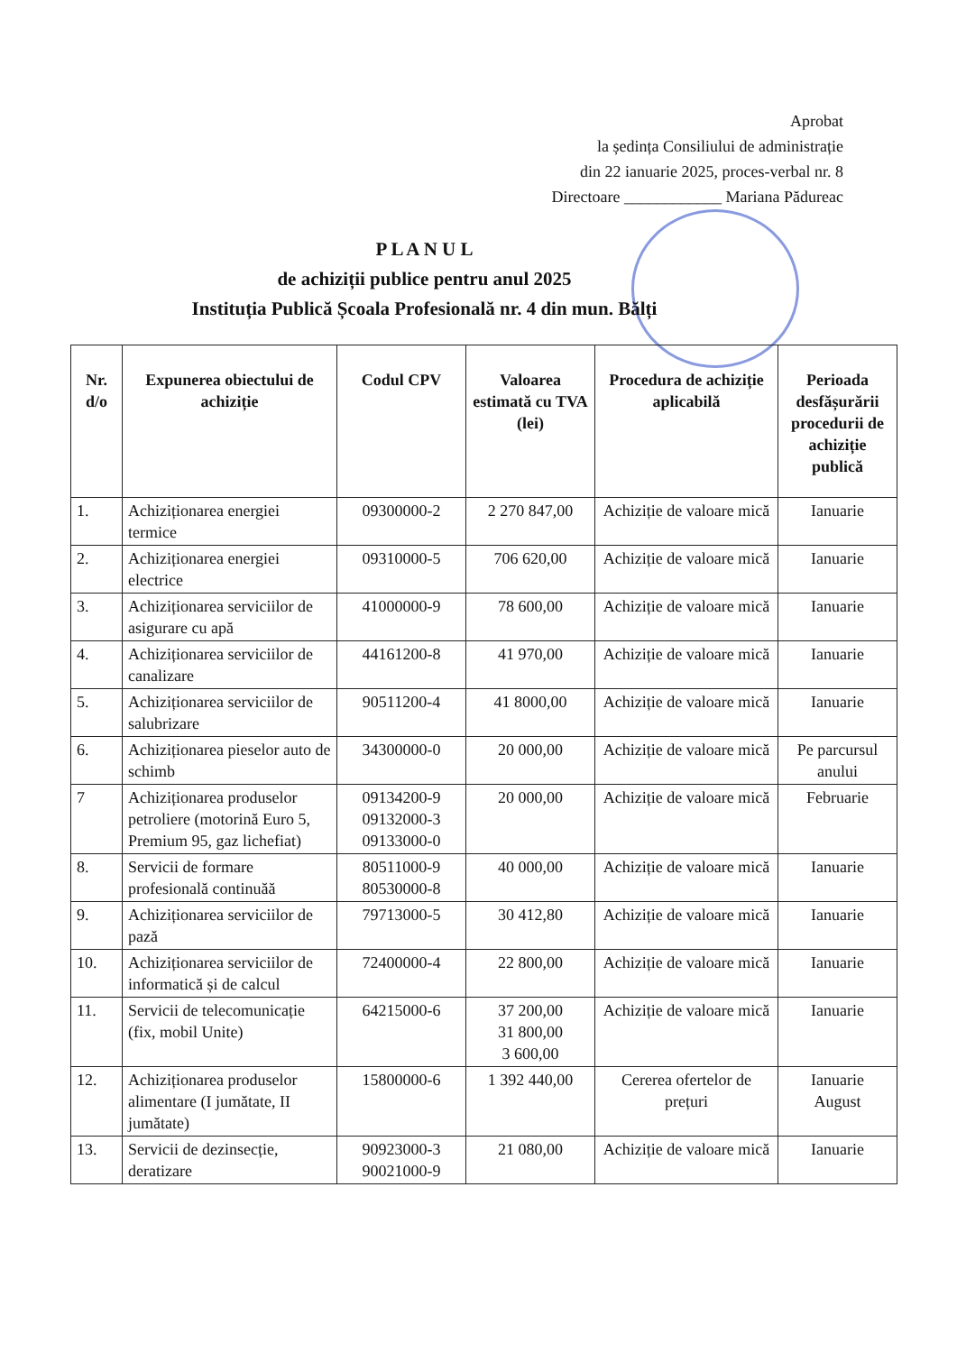Aprobat
la ședința Consiliului de administrație
din 22 ianuarie 2025, proces-verbal nr. 8
Directoare ____________ Mariana Pădureac
P L A N U L
de achiziții publice pentru anul 2025
Instituția Publică Școala Profesională nr. 4 din mun. Bălți
| Nr. d/o | Expunerea obiectului de achiziție | Codul CPV | Valoarea estimată cu TVA (lei) | Procedura de achiziție aplicabilă | Perioada desfășurării procedurii de achiziție publică |
| --- | --- | --- | --- | --- | --- |
| 1. | Achiziționarea energiei termice | 09300000-2 | 2 270 847,00 | Achiziție de valoare mică | Ianuarie |
| 2. | Achiziționarea energiei electrice | 09310000-5 | 706 620,00 | Achiziție de valoare mică | Ianuarie |
| 3. | Achiziționarea serviciilor de asigurare cu apă | 41000000-9 | 78 600,00 | Achiziție de valoare mică | Ianuarie |
| 4. | Achiziționarea serviciilor de canalizare | 44161200-8 | 41 970,00 | Achiziție de valoare mică | Ianuarie |
| 5. | Achiziționarea serviciilor de salubrizare | 90511200-4 | 41 8000,00 | Achiziție de valoare mică | Ianuarie |
| 6. | Achiziționarea pieselor auto de schimb | 34300000-0 | 20 000,00 | Achiziție de valoare mică | Pe parcursul anului |
| 7 | Achiziționarea produselor petroliere (motorină Euro 5, Premium 95, gaz lichefiat) | 09134200-9 09132000-3 09133000-0 | 20 000,00 | Achiziție de valoare mică | Februarie |
| 8. | Servicii de formare profesională continuăă | 80511000-9 80530000-8 | 40 000,00 | Achiziție de valoare mică | Ianuarie |
| 9. | Achiziționarea serviciilor de pază | 79713000-5 | 30 412,80 | Achiziție de valoare mică | Ianuarie |
| 10. | Achiziționarea serviciilor de informatică și de calcul | 72400000-4 | 22 800,00 | Achiziție de valoare mică | Ianuarie |
| 11. | Servicii de telecomunicație (fix, mobil Unite) | 64215000-6 | 37 200,00 31 800,00 3 600,00 | Achiziție de valoare mică | Ianuarie |
| 12. | Achiziționarea produselor alimentare (I jumătate, II jumătate) | 15800000-6 | 1 392 440,00 | Cererea ofertelor de prețuri | Ianuarie August |
| 13. | Servicii de dezinsecție, deratizare | 90923000-3 90021000-9 | 21 080,00 | Achiziție de valoare mică | Ianuarie |